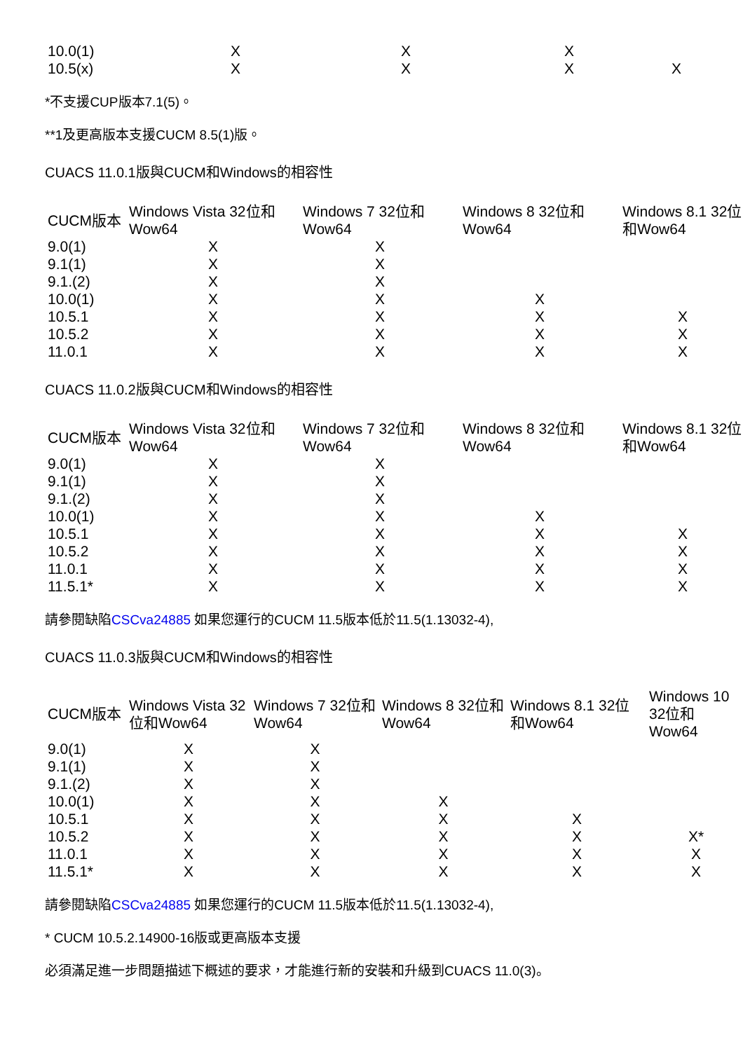| 10.0(1) | X | X | X | |
| 10.5(x) | X | X | X | X |
*不支援CUP版本7.1(5)。
**1及更高版本支援CUCM 8.5(1)版。
CUACS 11.0.1版與CUCM和Windows的相容性
| CUCM版本 | Windows Vista 32位和Wow64 | Windows 7 32位和Wow64 | Windows 8 32位和Wow64 | Windows 8.1 32位和Wow64 |
| --- | --- | --- | --- | --- |
| 9.0(1) | X | X | | |
| 9.1(1) | X | X | | |
| 9.1.(2) | X | X | | |
| 10.0(1) | X | X | X | |
| 10.5.1 | X | X | X | X |
| 10.5.2 | X | X | X | X |
| 11.0.1 | X | X | X | X |
CUACS 11.0.2版與CUCM和Windows的相容性
| CUCM版本 | Windows Vista 32位和Wow64 | Windows 7 32位和Wow64 | Windows 8 32位和Wow64 | Windows 8.1 32位和Wow64 |
| --- | --- | --- | --- | --- |
| 9.0(1) | X | X | | |
| 9.1(1) | X | X | | |
| 9.1.(2) | X | X | | |
| 10.0(1) | X | X | X | |
| 10.5.1 | X | X | X | X |
| 10.5.2 | X | X | X | X |
| 11.0.1 | X | X | X | X |
| 11.5.1* | X | X | X | X |
請參閱缺陷CSCva24885 如果您運行的CUCM 11.5版本低於11.5(1.13032-4),
CUACS 11.0.3版與CUCM和Windows的相容性
| CUCM版本 | Windows Vista 32位和Wow64 | Windows 7 32位和Wow64 | Windows 8 32位和Wow64 | Windows 8.1 32位和Wow64 | Windows 10 32位和Wow64 |
| --- | --- | --- | --- | --- | --- |
| 9.0(1) | X | X | | | |
| 9.1(1) | X | X | | | |
| 9.1.(2) | X | X | | | |
| 10.0(1) | X | X | X | | |
| 10.5.1 | X | X | X | X | |
| 10.5.2 | X | X | X | X | X* |
| 11.0.1 | X | X | X | X | X |
| 11.5.1* | X | X | X | X | X |
請參閱缺陷CSCva24885 如果您運行的CUCM 11.5版本低於11.5(1.13032-4),
* CUCM 10.5.2.14900-16版或更高版本支援
必須滿足進一步問題描述下概述的要求，才能進行新的安裝和升級到CUACS 11.0(3)。